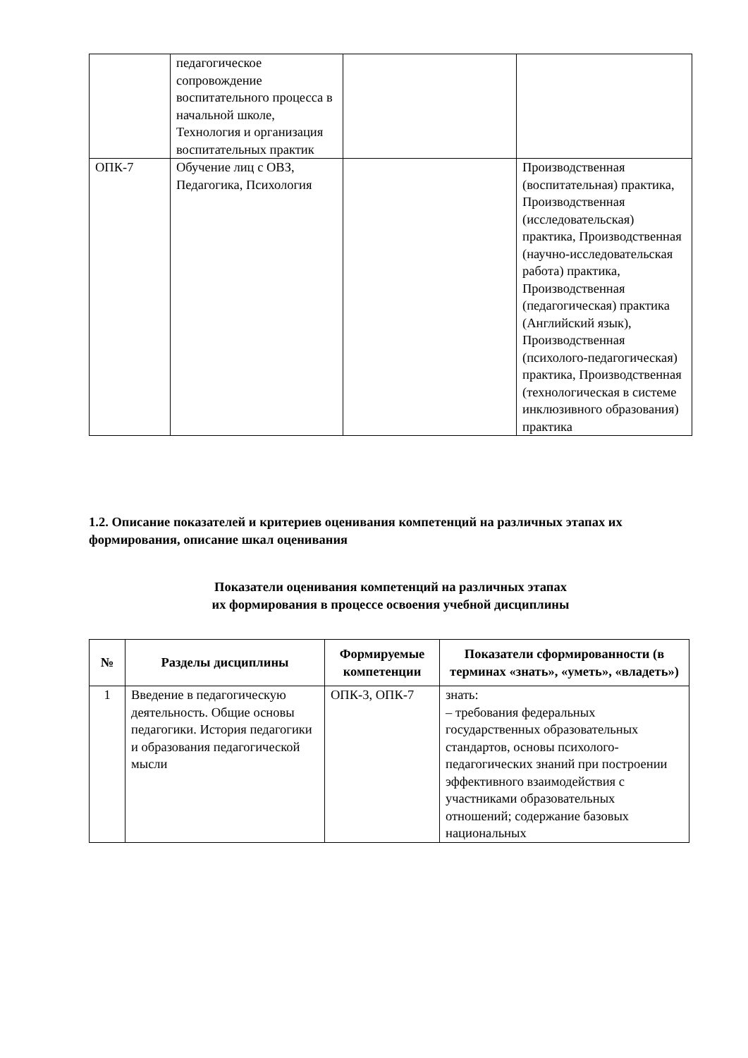| | педагогическое сопровождение воспитательного процесса в начальной школе, Технология и организация воспитательных практик | | |
| ОПК-7 | Обучение лиц с ОВЗ, Педагогика, Психология | | Производственная (воспитательная) практика, Производственная (исследовательская) практика, Производственная (научно-исследовательская работа) практика, Производственная (педагогическая) практика (Английский язык), Производственная (психолого-педагогическая) практика, Производственная (технологическая в системе инклюзивного образования) практика |
1.2. Описание показателей и критериев оценивания компетенций на различных этапах их формирования, описание шкал оценивания
Показатели оценивания компетенций на различных этапах
их формирования в процессе освоения учебной дисциплины
| № | Разделы дисциплины | Формируемые компетенции | Показатели сформированности (в терминах «знать», «уметь», «владеть») |
| --- | --- | --- | --- |
| 1 | Введение в педагогическую деятельность. Общие основы педагогики. История педагогики и образования педагогической мысли | ОПК-3, ОПК-7 | знать: – требования федеральных государственных образовательных стандартов, основы психолого-педагогических знаний при построении эффективного взаимодействия с участниками образовательных отношений; содержание базовых национальных |